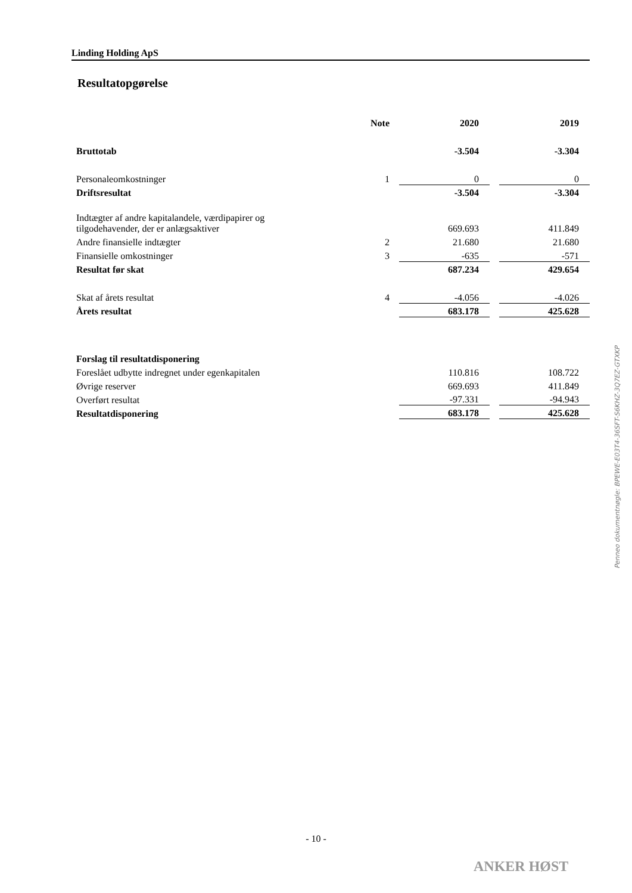Linding Holding ApS
Resultatopgørelse
| | Note | | 2020 | | 2019 |
| Bruttotab | | | -3.504 | | -3.304 |
| Personaleomkostninger | 1 | | 0 | | 0 |
| Driftsresultat | | | -3.504 | | -3.304 |
| Indtægter af andre kapitalandele, værdipapirer og tilgodehavender, der er anlægsaktiver | | | 669.693 | | 411.849 |
| Andre finansielle indtægter | 2 | | 21.680 | | 21.680 |
| Finansielle omkostninger | 3 | | -635 | | -571 |
| Resultat før skat | | | 687.234 | | 429.654 |
| Skat af årets resultat | 4 | | -4.056 | | -4.026 |
| Årets resultat | | | 683.178 | | 425.628 |
| Forslag til resultatdisponering | | | | | |
| Foreslået udbytte indregnet under egenkapitalen | | | 110.816 | | 108.722 |
| Øvrige reserver | | | 669.693 | | 411.849 |
| Overført resultat | | | -97.331 | | -94.943 |
| Resultatdisponering | | | 683.178 | | 425.628 |
Penneo dokumentnøgle: BPEWE-E03T4-36SFT-S6KHZ-3Q7EZ-GTXKP
- 10 -
ANKER HØST